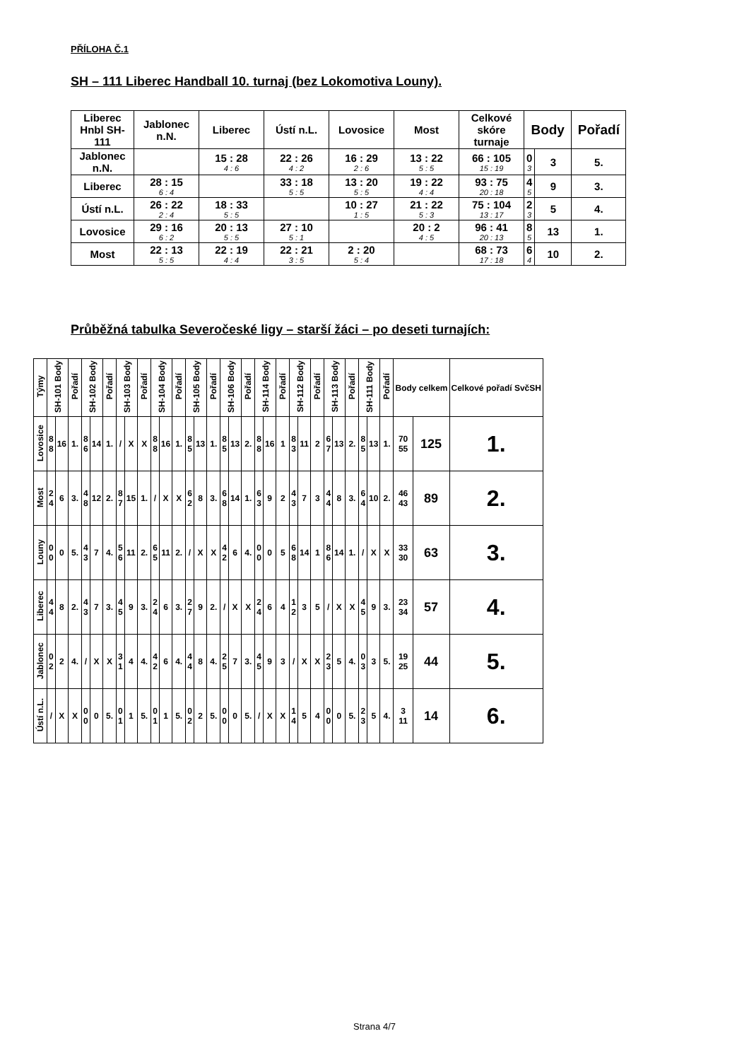PŘÍLOHA Č.1
SH – 111 Liberec Handball 10. turnaj (bez Lokomotiva Louny).
| Liberec Hnbl SH-111 | Jablonec n.N. | Liberec | Ústí n.L. | Lovosice | Most | Celkové skóre turnaje | Body | | Pořadí |
| --- | --- | --- | --- | --- | --- | --- | --- | --- | --- |
| Jablonec n.N. | | 15 : 28 4 : 6 | 22 : 26 4 : 2 | 16 : 29 2 : 6 | 13 : 22 5 : 5 | 66 : 105 15 : 19 | 0 3 | 3 | 5. |
| Liberec | 28 : 15 6 : 4 | | 33 : 18 5 : 5 | 13 : 20 5 : 5 | 19 : 22 4 : 4 | 93 : 75 20 : 18 | 4 5 | 9 | 3. |
| Ústí n.L. | 26 : 22 2 : 4 | 18 : 33 5 : 5 | | 10 : 27 1 : 5 | 21 : 22 5 : 3 | 75 : 104 13 : 17 | 2 3 | 5 | 4. |
| Lovosice | 29 : 16 6 : 2 | 20 : 13 5 : 5 | 27 : 10 5 : 1 | | 20 : 2 4 : 5 | 96 : 41 20 : 13 | 8 5 | 13 | 1. |
| Most | 22 : 13 5 : 5 | 22 : 19 4 : 4 | 22 : 21 3 : 5 | 2 : 20 5 : 4 | | 68 : 73 17 : 18 | 6 4 | 10 | 2. |
Průběžná tabulka Severočeské ligy – starší žáci – po deseti turnajích:
| Týmy | SH-101 Body | | Pořadí | SH-102 Body | | Pořadí | SH-103 Body | | Pořadí | SH-104 Body | | Pořadí | SH-105 Body | | Pořadí | SH-106 Body | | Pořadí | SH-114 Body | | Pořadí | SH-112 Body | | Pořadí | SH-113 Body | | Pořadí | SH-111 Body | | Pořadí | Body celkem | | Celkové pořadí SvčSH |
| --- | --- | --- | --- | --- | --- | --- | --- | --- | --- | --- | --- | --- | --- | --- | --- | --- | --- | --- | --- | --- | --- | --- | --- | --- | --- | --- | --- | --- | --- | --- | --- | --- | --- |
| Lovosice | 8 8 | 16 | 1. | 8 6 | 14 | 1. | / | X | X | 8 8 | 16 | 1. | 8 5 | 13 | 1. | 8 5 | 13 | 2. | 8 8 | 16 | 1 | 8 3 | 11 | 2 | 6 7 | 13 | 2. | 8 5 | 13 | 1. | 70 55 | 125 | 1. |
| Most | 2 4 | 6 | 3. | 4 8 | 12 | 2. | 8 7 | 15 | 1. | / | X | X | 6 2 | 8 | 3. | 6 8 | 14 | 1. | 6 3 | 9 | 2 | 4 3 | 7 | 3 | 4 4 | 8 | 3. | 6 4 | 10 | 2. | 46 43 | 89 | 2. |
| Louny | 0 0 | 0 | 5. | 4 3 | 7 | 4. | 5 6 | 11 | 2. | 6 5 | 11 | 2. | / | X | X | 4 2 | 6 | 4. | 0 0 | 0 | 5 | 6 8 | 14 | 1 | 8 6 | 14 | 1. | / | X | X | 33 30 | 63 | 3. |
| Liberec | 4 4 | 8 | 2. | 4 3 | 7 | 3. | 4 5 | 9 | 3. | 2 4 | 6 | 3. | 2 7 | 9 | 2. | / | X | X | 2 4 | 6 | 4 | 1 2 | 3 | 5 | / | X | X | 4 5 | 9 | 3. | 23 34 | 57 | 4. |
| Jablonec | 0 2 | 2 | 4. | / | X | X | 3 1 | 4 | 4. | 4 2 | 6 | 4. | 4 4 | 8 | 4. | 2 5 | 7 | 3. | 4 5 | 9 | 3 | / | X | X | 2 3 | 5 | 4. | 0 3 | 3 | 5. | 19 25 | 44 | 5. |
| Ústí n.L. | / | X | X | 0 0 | 0 | 5. | 0 1 | 1 | 5. | 0 1 | 1 | 5. | 0 2 | 2 | 5. | 0 0 | 0 | 5. | / | X | X | 1 4 | 5 | 4 | 0 0 | 0 | 5. | 2 3 | 5 | 4. | 3 11 | 14 | 6. |
Strana 4/7